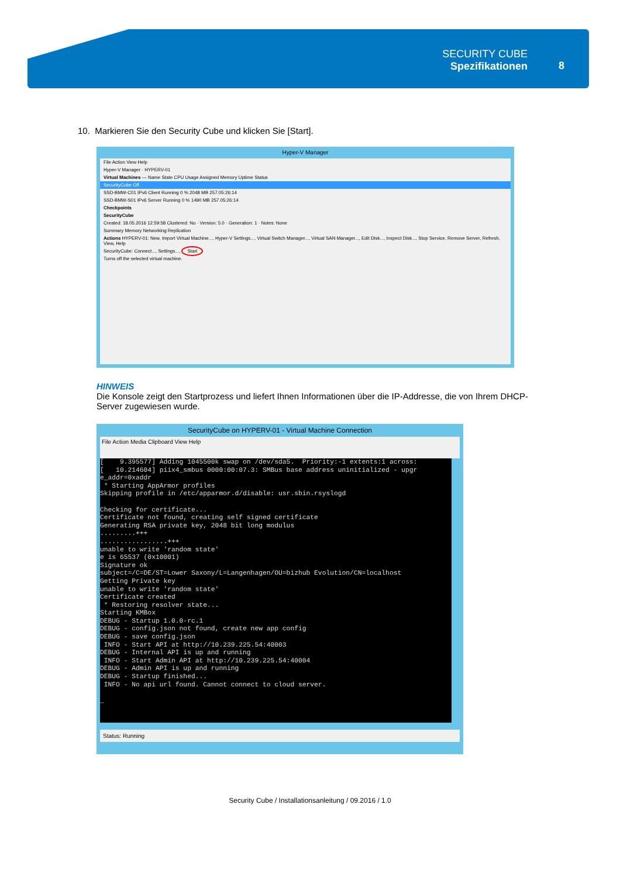SECURITY CUBE
Spezifikationen
8
10. Markieren Sie den Security Cube und klicken Sie [Start].
Hyper-V Manager
File Action View Help
Hyper-V Manager · HYPERV-01
Virtual Machines — Name State CPU Usage Assigned Memory Uptime Status
SecurityCube Off
SSD-BMW-C01 IPv6 Client Running 0 % 2048 MB 257.05:26:14
SSD-BMW-S01 IPv6 Server Running 0 % 1490 MB 257.05:26:14
Checkpoints
SecurityCube
Created: 18.05.2016 12:59:58 Clustered: No · Version: 5.0 · Generation: 1 · Notes: None
Summary Memory Networking Replication
Actions HYPERV-01: New, Import Virtual Machine..., Hyper-V Settings..., Virtual Switch Manager..., Virtual SAN Manager..., Edit Disk..., Inspect Disk..., Stop Service, Remove Server, Refresh, View, Help
SecurityCube: Connect..., Settings..., Start
Turns off the selected virtual machine.
HINWEIS
Die Konsole zeigt den Startprozess und liefert Ihnen Informationen über die IP-Addresse, die von Ihrem DHCP- Server zugewiesen wurde.
SecurityCube on HYPERV-01 - Virtual Machine Connection
File Action Media Clipboard View Help
[ 9.395577] Adding 1045500k swap on /dev/sda5. Priority:-1 extents:1 across: [ 10.214604] piix4_smbus 0000:00:07.3: SMBus base address uninitialized - upgr e_addr=0xaddr * Starting AppArmor profiles Skipping profile in /etc/apparmor.d/disable: usr.sbin.rsyslogd Checking for certificate... Certificate not found, creating self signed certificate Generating RSA private key, 2048 bit long modulus .........+++ .................+++ unable to write 'random state' e is 65537 (0x10001) Signature ok subject=/C=DE/ST=Lower Saxony/L=Langenhagen/OU=bizhub Evolution/CN=localhost Getting Private key unable to write 'random state' Certificate created * Restoring resolver state... Starting KMBox DEBUG - Startup 1.0.0-rc.1 DEBUG - config.json not found, create new app config DEBUG - save config.json INFO - Start API at http://10.239.225.54:40003 DEBUG - Internal API is up and running INFO - Start Admin API at http://10.239.225.54:40004 DEBUG - Admin API is up and running DEBUG - Startup finished... INFO - No api url found. Cannot connect to cloud server. _
Status: Running
Security Cube / Installationsanleitung / 09.2016 / 1.0